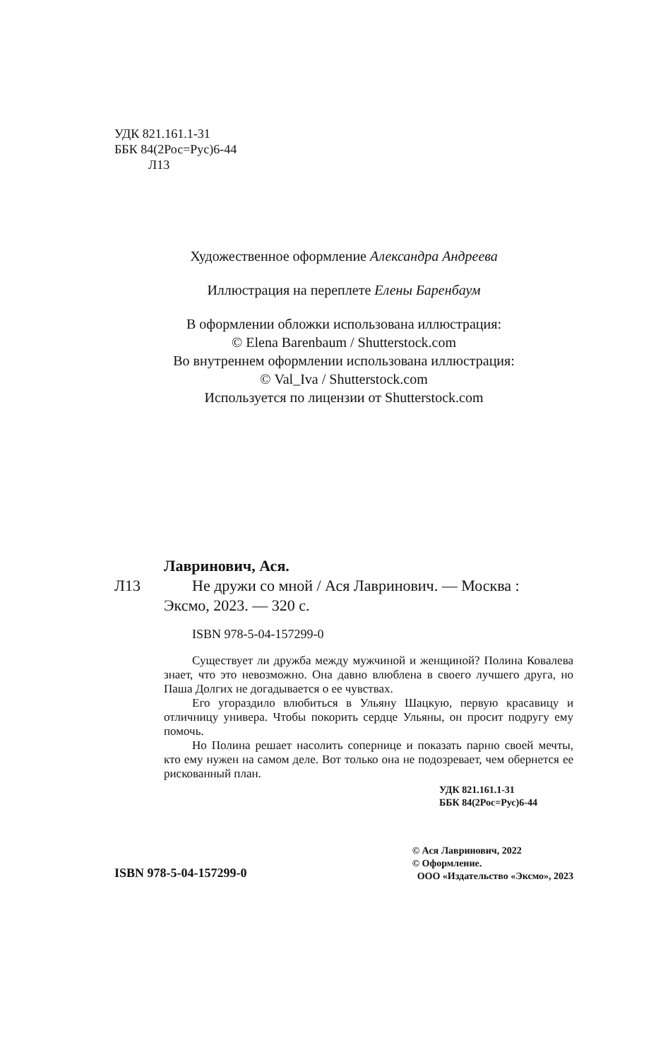УДК 821.161.1-31
ББК 84(2Рос=Рус)6-44
Л13
Художественное оформление Александра Андреева
Иллюстрация на переплете Елены Баренбаум
В оформлении обложки использована иллюстрация:
© Elena Barenbaum / Shutterstock.com
Во внутреннем оформлении использована иллюстрация:
© Val_Iva / Shutterstock.com
Используется по лицензии от Shutterstock.com
Лавринович, Ася.
Л13 Не дружи со мной / Ася Лавринович. — Москва :
Эксмо, 2023. — 320 с.
ISBN 978-5-04-157299-0
Существует ли дружба между мужчиной и женщиной? Полина Ковалева знает, что это невозможно. Она давно влюблена в своего лучшего друга, но Паша Долгих не догадывается о ее чувствах.
Его угораздило влюбиться в Ульяну Шацкую, первую красавицу и отличницу универа. Чтобы покорить сердце Ульяны, он просит подругу ему помочь.
Но Полина решает насолить сопернице и показать парню своей мечты, кто ему нужен на самом деле. Вот только она не подозревает, чем обернется ее рискованный план.
УДК 821.161.1-31
ББК 84(2Рос=Рус)6-44
ISBN 978-5-04-157299-0
© Ася Лавринович, 2022
© Оформление.
ООО «Издательство «Эксмо», 2023